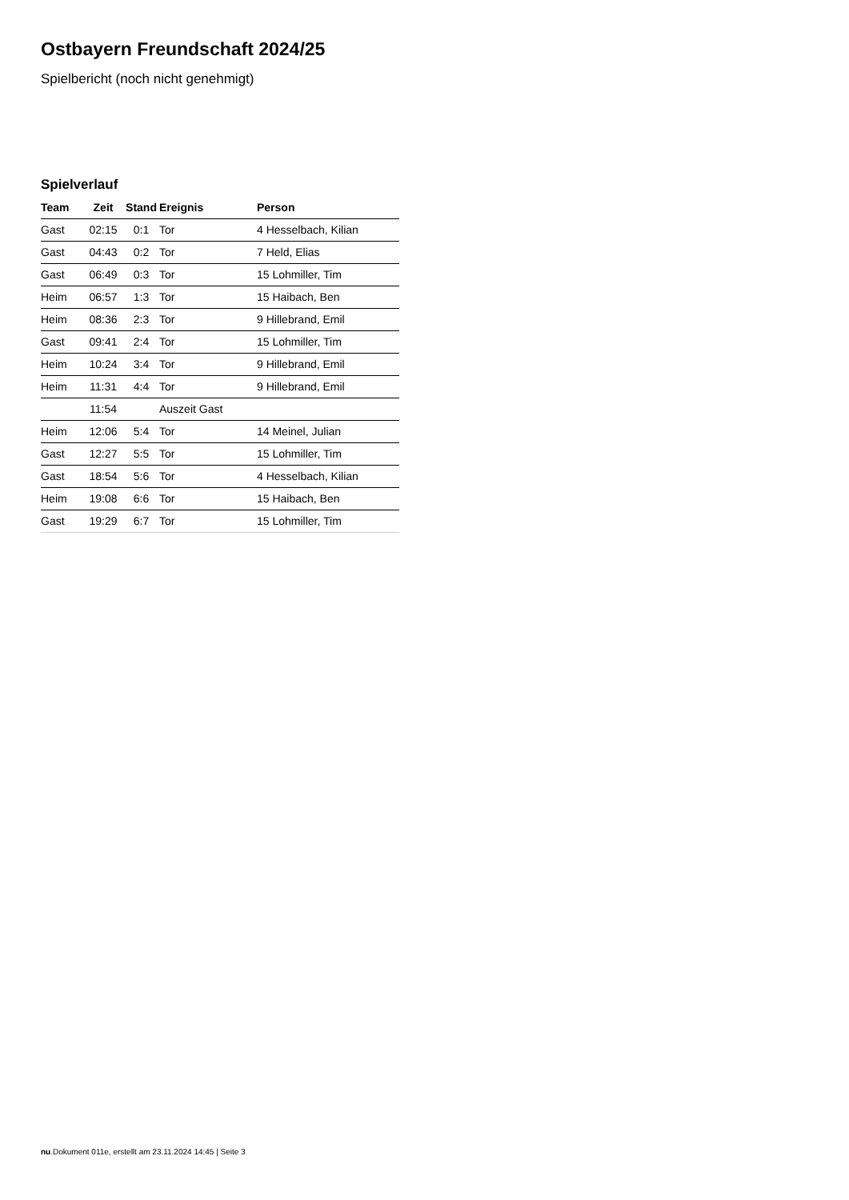Ostbayern Freundschaft 2024/25
Spielbericht (noch nicht genehmigt)
Spielverlauf
| Team | Zeit | Stand | Ereignis | Person |
| --- | --- | --- | --- | --- |
| Gast | 02:15 | 0:1 | Tor | 4 Hesselbach, Kilian |
| Gast | 04:43 | 0:2 | Tor | 7 Held, Elias |
| Gast | 06:49 | 0:3 | Tor | 15 Lohmiller, Tim |
| Heim | 06:57 | 1:3 | Tor | 15 Haibach, Ben |
| Heim | 08:36 | 2:3 | Tor | 9 Hillebrand, Emil |
| Gast | 09:41 | 2:4 | Tor | 15 Lohmiller, Tim |
| Heim | 10:24 | 3:4 | Tor | 9 Hillebrand, Emil |
| Heim | 11:31 | 4:4 | Tor | 9 Hillebrand, Emil |
| | 11:54 | | Auszeit Gast | |
| Heim | 12:06 | 5:4 | Tor | 14 Meinel, Julian |
| Gast | 12:27 | 5:5 | Tor | 15 Lohmiller, Tim |
| Gast | 18:54 | 5:6 | Tor | 4 Hesselbach, Kilian |
| Heim | 19:08 | 6:6 | Tor | 15 Haibach, Ben |
| Gast | 19:29 | 6:7 | Tor | 15 Lohmiller, Tim |
nu.Dokument 011e, erstellt am 23.11.2024 14:45 | Seite 3